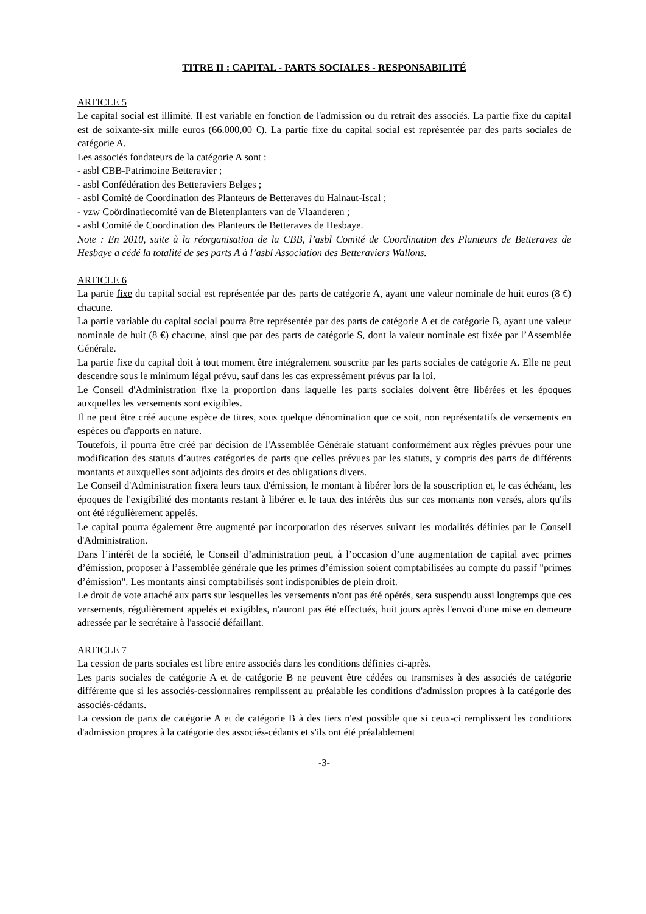TITRE II : CAPITAL - PARTS SOCIALES - RESPONSABILITÉ
ARTICLE 5
Le capital social est illimité. Il est variable en fonction de l'admission ou du retrait des associés. La partie fixe du capital est de soixante-six mille euros (66.000,00 €). La partie fixe du capital social est représentée par des parts sociales de catégorie A.
Les associés fondateurs de la catégorie A sont :
- asbl CBB-Patrimoine Betteravier ;
- asbl Confédération des Betteraviers Belges ;
- asbl Comité de Coordination des Planteurs de Betteraves du Hainaut-Iscal ;
- vzw Coördinatiecomité van de Bietenplanters van de Vlaanderen ;
- asbl Comité de Coordination des Planteurs de Betteraves de Hesbaye.
Note : En 2010, suite à la réorganisation de la CBB, l’asbl Comité de Coordination des Planteurs de Betteraves de Hesbaye a cédé la totalité de ses parts A à l’asbl Association des Betteraviers Wallons.
ARTICLE 6
La partie fixe du capital social est représentée par des parts de catégorie A, ayant une valeur nominale de huit euros (8 €) chacune.
La partie variable du capital social pourra être représentée par des parts de catégorie A et de catégorie B, ayant une valeur nominale de huit (8 €) chacune, ainsi que par des parts de catégorie S, dont la valeur nominale est fixée par l’Assemblée Générale.
La partie fixe du capital doit à tout moment être intégralement souscrite par les parts sociales de catégorie A. Elle ne peut descendre sous le minimum légal prévu, sauf dans les cas expressément prévus par la loi.
Le Conseil d'Administration fixe la proportion dans laquelle les parts sociales doivent être libérées et les époques auxquelles les versements sont exigibles.
Il ne peut être créé aucune espèce de titres, sous quelque dénomination que ce soit, non représentatifs de versements en espèces ou d'apports en nature.
Toutefois, il pourra être créé par décision de l'Assemblée Générale statuant conformément aux règles prévues pour une modification des statuts d’autres catégories de parts que celles prévues par les statuts, y compris des parts de différents montants et auxquelles sont adjoints des droits et des obligations divers.
Le Conseil d'Administration fixera leurs taux d'émission, le montant à libérer lors de la souscription et, le cas échéant, les époques de l'exigibilité des montants restant à libérer et le taux des intérêts dus sur ces montants non versés, alors qu'ils ont été régulièrement appelés.
Le capital pourra également être augmenté par incorporation des réserves suivant les modalités définies par le Conseil d'Administration.
Dans l’intérêt de la société, le Conseil d’administration peut, à l’occasion d’une augmentation de capital avec primes d’émission, proposer à l’assemblée générale que les primes d’émission soient comptabilisées au compte du passif "primes d’émission". Les montants ainsi comptabilisés sont indisponibles de plein droit.
Le droit de vote attaché aux parts sur lesquelles les versements n'ont pas été opérés, sera suspendu aussi longtemps que ces versements, régulièrement appelés et exigibles, n'auront pas été effectués, huit jours après l'envoi d'une mise en demeure adressée par le secrétaire à l'associé défaillant.
ARTICLE 7
La cession de parts sociales est libre entre associés dans les conditions définies ci-après.
Les parts sociales de catégorie A et de catégorie B ne peuvent être cédées ou transmises à des associés de catégorie différente que si les associés-cessionnaires remplissent au préalable les conditions d'admission propres à la catégorie des associés-cédants.
La cession de parts de catégorie A et de catégorie B à des tiers n'est possible que si ceux-ci remplissent les conditions d'admission propres à la catégorie des associés-cédants et s'ils ont été préalablement
-3-